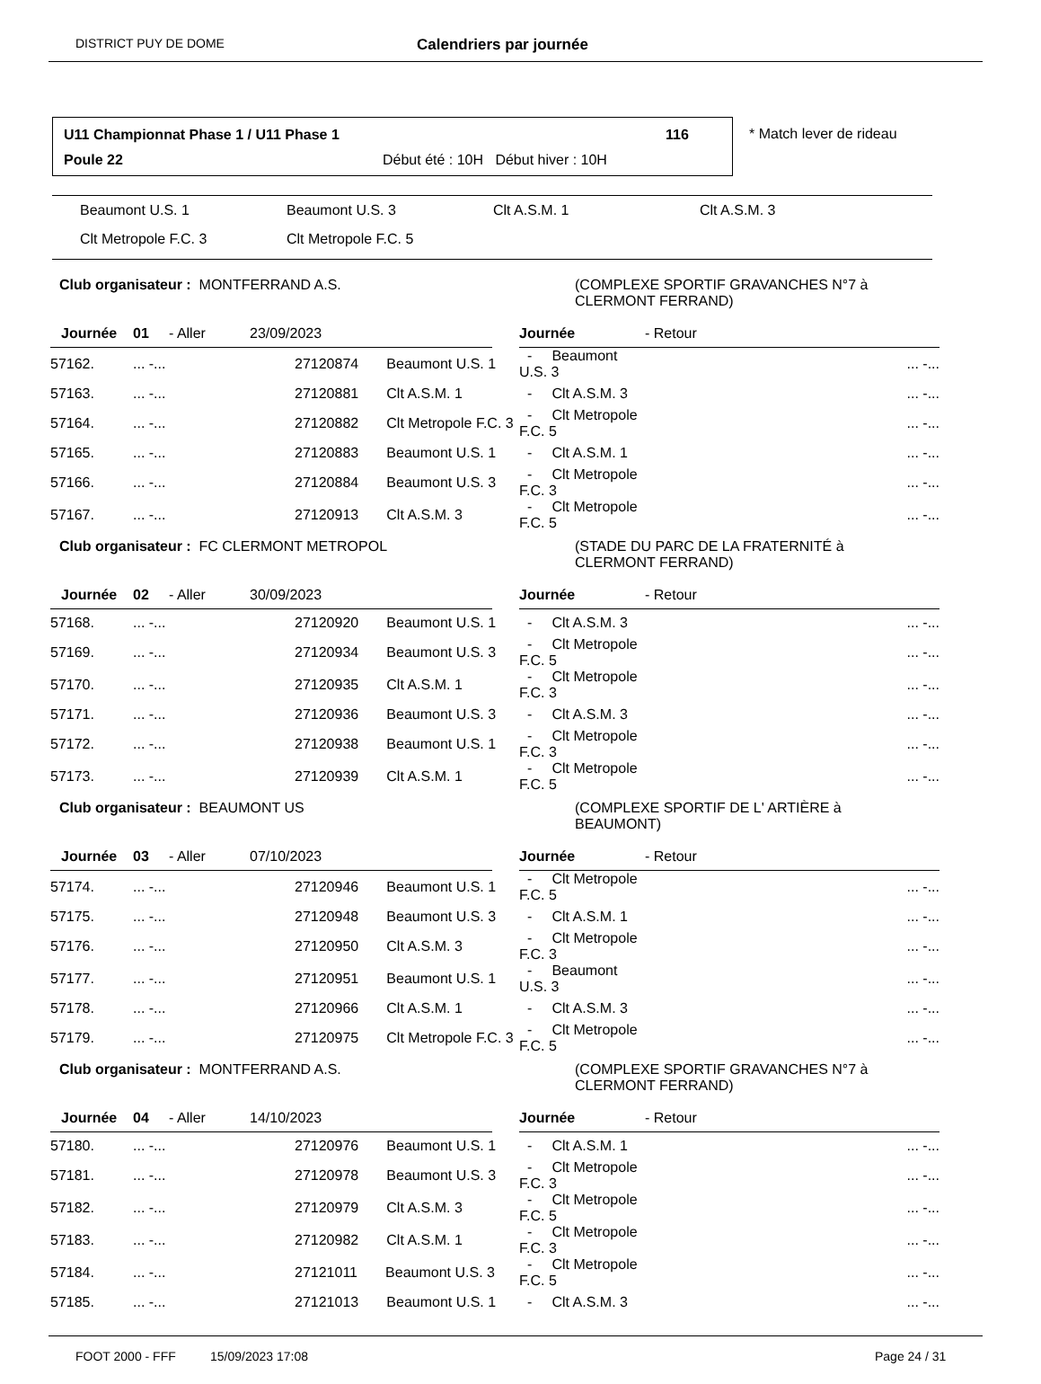DISTRICT PUY DE DOME
Calendriers par journée
U11 Championnat Phase 1 / U11 Phase 1 116
Poule 22 Début été : 10H Début hiver : 10H
* Match lever de rideau
| Beaumont U.S. 1 | Beaumont U.S. 3 | Clt A.S.M. 1 | Clt A.S.M. 3 |
| Clt Metropole F.C. 3 | Clt Metropole F.C. 5 | | |
Club organisateur : MONTFERRAND A.S. (COMPLEXE SPORTIF GRAVANCHES N°7 à
CLERMONT FERRAND)
| Journée | 01 | - Aller | 23/09/2023 | | Journée | - Retour |
| --- | --- | --- | --- | --- | --- | --- |
| 57162. | ... -... | | 27120874 Beaumont U.S. 1 | | - Beaumont U.S. 3 | ... -... |
| 57163. | ... -... | | 27120881 Clt A.S.M. 1 | | - Clt A.S.M. 3 | ... -... |
| 57164. | ... -... | | 27120882 Clt Metropole F.C. 3 | | - Clt Metropole F.C. 5 | ... -... |
| 57165. | ... -... | | 27120883 Beaumont U.S. 1 | | - Clt A.S.M. 1 | ... -... |
| 57166. | ... -... | | 27120884 Beaumont U.S. 3 | | - Clt Metropole F.C. 3 | ... -... |
| 57167. | ... -... | | 27120913 Clt A.S.M. 3 | | - Clt Metropole F.C. 5 | ... -... |
Club organisateur : FC CLERMONT METROPOL (STADE DU PARC DE LA FRATERNITÉ à
CLERMONT FERRAND)
| Journée | 02 | - Aller | 30/09/2023 | | Journée | - Retour |
| --- | --- | --- | --- | --- | --- | --- |
| 57168. | ... -... | | 27120920 Beaumont U.S. 1 | | - Clt A.S.M. 3 | ... -... |
| 57169. | ... -... | | 27120934 Beaumont U.S. 3 | | - Clt Metropole F.C. 5 | ... -... |
| 57170. | ... -... | | 27120935 Clt A.S.M. 1 | | - Clt Metropole F.C. 3 | ... -... |
| 57171. | ... -... | | 27120936 Beaumont U.S. 3 | | - Clt A.S.M. 3 | ... -... |
| 57172. | ... -... | | 27120938 Beaumont U.S. 1 | | - Clt Metropole F.C. 3 | ... -... |
| 57173. | ... -... | | 27120939 Clt A.S.M. 1 | | - Clt Metropole F.C. 5 | ... -... |
Club organisateur : BEAUMONT US (COMPLEXE SPORTIF DE L' ARTIÈRE à
BEAUMONT)
| Journée | 03 | - Aller | 07/10/2023 | | Journée | - Retour |
| --- | --- | --- | --- | --- | --- | --- |
| 57174. | ... -... | | 27120946 Beaumont U.S. 1 | | - Clt Metropole F.C. 5 | ... -... |
| 57175. | ... -... | | 27120948 Beaumont U.S. 3 | | - Clt A.S.M. 1 | ... -... |
| 57176. | ... -... | | 27120950 Clt A.S.M. 3 | | - Clt Metropole F.C. 3 | ... -... |
| 57177. | ... -... | | 27120951 Beaumont U.S. 1 | | - Beaumont U.S. 3 | ... -... |
| 57178. | ... -... | | 27120966 Clt A.S.M. 1 | | - Clt A.S.M. 3 | ... -... |
| 57179. | ... -... | | 27120975 Clt Metropole F.C. 3 | | - Clt Metropole F.C. 5 | ... -... |
Club organisateur : MONTFERRAND A.S. (COMPLEXE SPORTIF GRAVANCHES N°7 à
CLERMONT FERRAND)
| Journée | 04 | - Aller | 14/10/2023 | | Journée | - Retour |
| --- | --- | --- | --- | --- | --- | --- |
| 57180. | ... -... | | 27120976 Beaumont U.S. 1 | | - Clt A.S.M. 1 | ... -... |
| 57181. | ... -... | | 27120978 Beaumont U.S. 3 | | - Clt Metropole F.C. 3 | ... -... |
| 57182. | ... -... | | 27120979 Clt A.S.M. 3 | | - Clt Metropole F.C. 5 | ... -... |
| 57183. | ... -... | | 27120982 Clt A.S.M. 1 | | - Clt Metropole F.C. 3 | ... -... |
| 57184. | ... -... | | 27121011 Beaumont U.S. 3 | | - Clt Metropole F.C. 5 | ... -... |
| 57185. | ... -... | | 27121013 Beaumont U.S. 1 | | - Clt A.S.M. 3 | ... -... |
FOOT 2000 - FFF 15/09/2023 17:08 Page 24 / 31